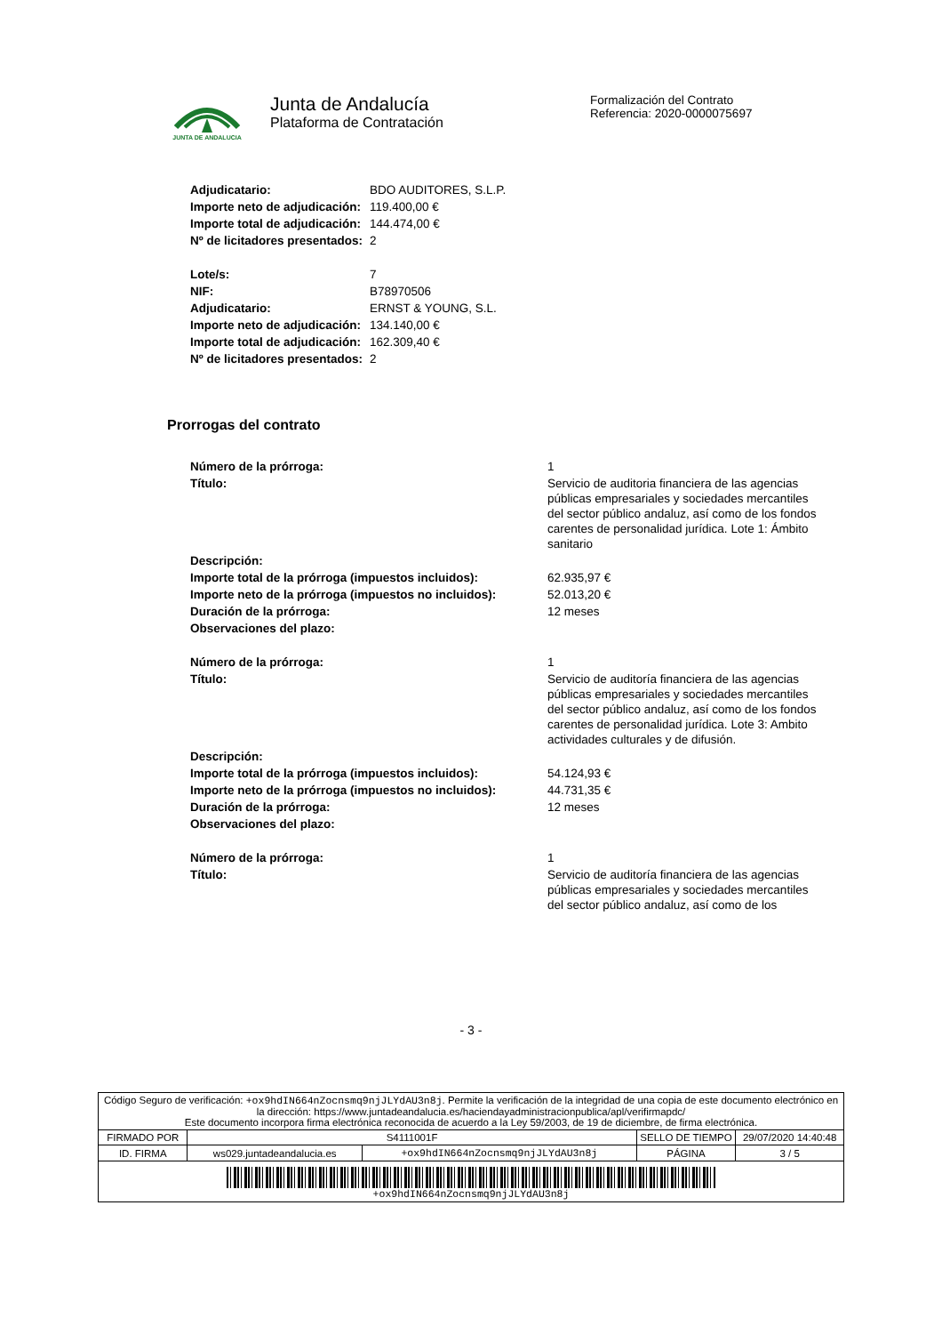JUNTA DE ANDALUCIA
Junta de Andalucía
Plataforma de Contratación
Formalización del Contrato
Referencia: 2020-0000075697
| Adjudicatario: | BDO AUDITORES, S.L.P. |
| Importe neto de adjudicación: | 119.400,00 € |
| Importe total de adjudicación: | 144.474,00 € |
| Nº de licitadores presentados: | 2 |
| Lote/s: | 7 |
| NIF: | B78970506 |
| Adjudicatario: | ERNST & YOUNG, S.L. |
| Importe neto de adjudicación: | 134.140,00 € |
| Importe total de adjudicación: | 162.309,40 € |
| Nº de licitadores presentados: | 2 |
Prorrogas del contrato
| Número de la prórroga: | 1 |
| Título: | Servicio de auditoria financiera de las agencias públicas empresariales y sociedades mercantiles del sector público andaluz, así como de los fondos carentes de personalidad jurídica. Lote 1: Ámbito sanitario |
| Descripción: | |
| Importe total de la prórroga (impuestos incluidos): | 62.935,97 € |
| Importe neto de la prórroga (impuestos no incluidos): | 52.013,20 € |
| Duración de la prórroga: | 12 meses |
| Observaciones del plazo: | |
| Número de la prórroga: | 1 |
| Título: | Servicio de auditoría financiera de las agencias públicas empresariales y sociedades mercantiles del sector público andaluz, así como de los fondos carentes de personalidad jurídica. Lote 3: Ambito actividades culturales y de difusión. |
| Descripción: | |
| Importe total de la prórroga (impuestos incluidos): | 54.124,93 € |
| Importe neto de la prórroga (impuestos no incluidos): | 44.731,35 € |
| Duración de la prórroga: | 12 meses |
| Observaciones del plazo: | |
| Número de la prórroga: | 1 |
| Título: | Servicio de auditoría financiera de las agencias públicas empresariales y sociedades mercantiles del sector público andaluz, así como de los |
- 3 -
| Código Seguro de verificación: +ox9hdIN664nZocnsmq9njJLYdAU3n8j . Permite la verificación de la integridad de una copia de este documento electrónico en la dirección: https://www.juntadeandalucia.es/haciendayadministracionpublica/apl/verifirmapdc/ Este documento incorpora firma electrónica reconocida de acuerdo a la Ley 59/2003, de 19 de diciembre, de firma electrónica. | | | | |
| FIRMADO POR | S4111001F | | SELLO DE TIEMPO | 29/07/2020 14:40:48 |
| ID. FIRMA | ws029.juntadeandalucia.es | +ox9hdIN664nZocnsmq9njJLYdAU3n8j | PÁGINA | 3 / 5 |
| +ox9hdIN664nZocnsmq9njJLYdAU3n8j | | | | |